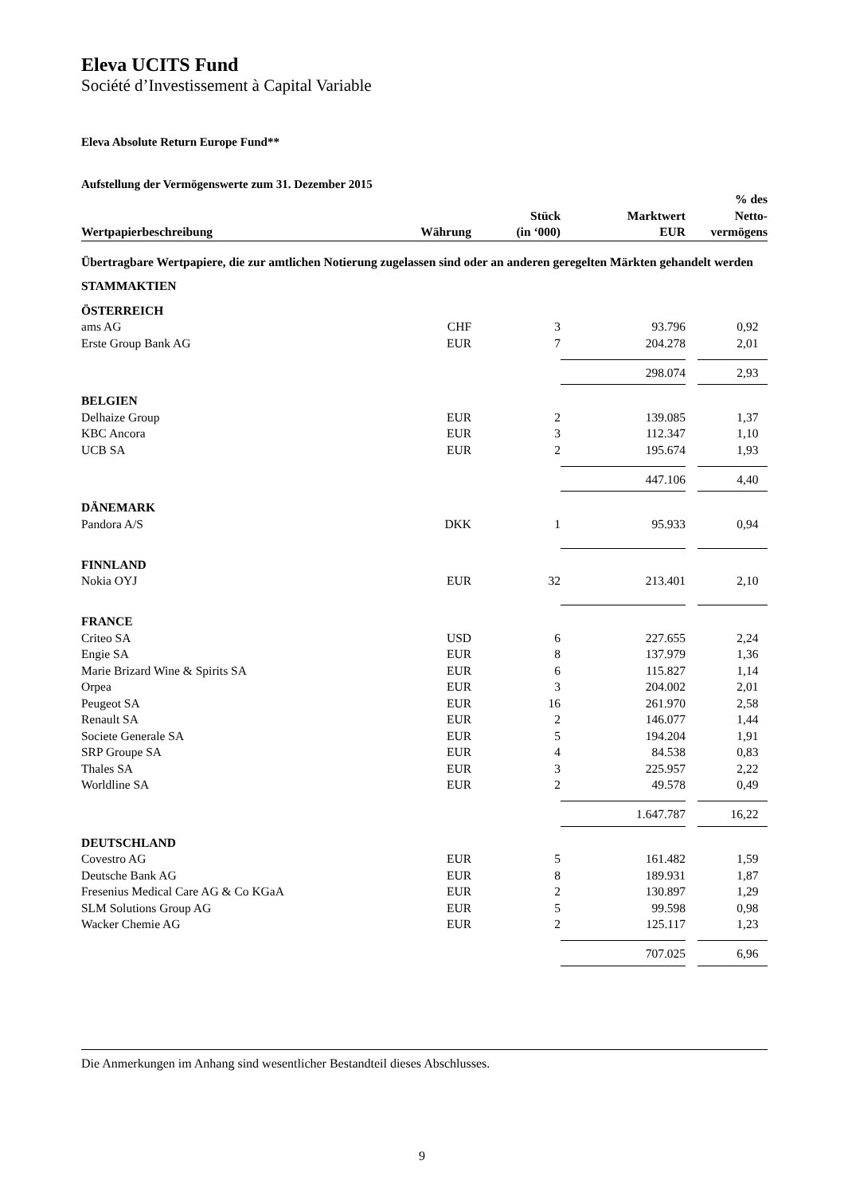Eleva UCITS Fund
Société d’Investissement à Capital Variable
Eleva Absolute Return Europe Fund**
Aufstellung der Vermögenswerte zum 31. Dezember 2015
| Wertpapierbeschreibung | Währung | Stück (in ‘000) | Marktwert EUR | | % des Netto- vermögens |
| --- | --- | --- | --- | --- | --- |
| Übertragbare Wertpapiere, die zur amtlichen Notierung zugelassen sind oder an anderen geregelten Märkten gehandelt werden | | | | | |
| STAMMAKTIEN | | | | | |
| ÖSTERREICH | | | | | |
| ams AG | CHF | 3 | 93.796 | | 0,92 |
| Erste Group Bank AG | EUR | 7 | 204.278 | | 2,01 |
| | | | 298.074 | | 2,93 |
| BELGIEN | | | | | |
| Delhaize Group | EUR | 2 | 139.085 | | 1,37 |
| KBC Ancora | EUR | 3 | 112.347 | | 1,10 |
| UCB SA | EUR | 2 | 195.674 | | 1,93 |
| | | | 447.106 | | 4,40 |
| DÄNEMARK | | | | | |
| Pandora A/S | DKK | 1 | 95.933 | | 0,94 |
| FINNLAND | | | | | |
| Nokia OYJ | EUR | 32 | 213.401 | | 2,10 |
| FRANCE | | | | | |
| Criteo SA | USD | 6 | 227.655 | | 2,24 |
| Engie SA | EUR | 8 | 137.979 | | 1,36 |
| Marie Brizard Wine & Spirits SA | EUR | 6 | 115.827 | | 1,14 |
| Orpea | EUR | 3 | 204.002 | | 2,01 |
| Peugeot SA | EUR | 16 | 261.970 | | 2,58 |
| Renault SA | EUR | 2 | 146.077 | | 1,44 |
| Societe Generale SA | EUR | 5 | 194.204 | | 1,91 |
| SRP Groupe SA | EUR | 4 | 84.538 | | 0,83 |
| Thales SA | EUR | 3 | 225.957 | | 2,22 |
| Worldline SA | EUR | 2 | 49.578 | | 0,49 |
| | | | 1.647.787 | | 16,22 |
| DEUTSCHLAND | | | | | |
| Covestro AG | EUR | 5 | 161.482 | | 1,59 |
| Deutsche Bank AG | EUR | 8 | 189.931 | | 1,87 |
| Fresenius Medical Care AG & Co KGaA | EUR | 2 | 130.897 | | 1,29 |
| SLM Solutions Group AG | EUR | 5 | 99.598 | | 0,98 |
| Wacker Chemie AG | EUR | 2 | 125.117 | | 1,23 |
| | | | 707.025 | | 6,96 |
Die Anmerkungen im Anhang sind wesentlicher Bestandteil dieses Abschlusses.
9